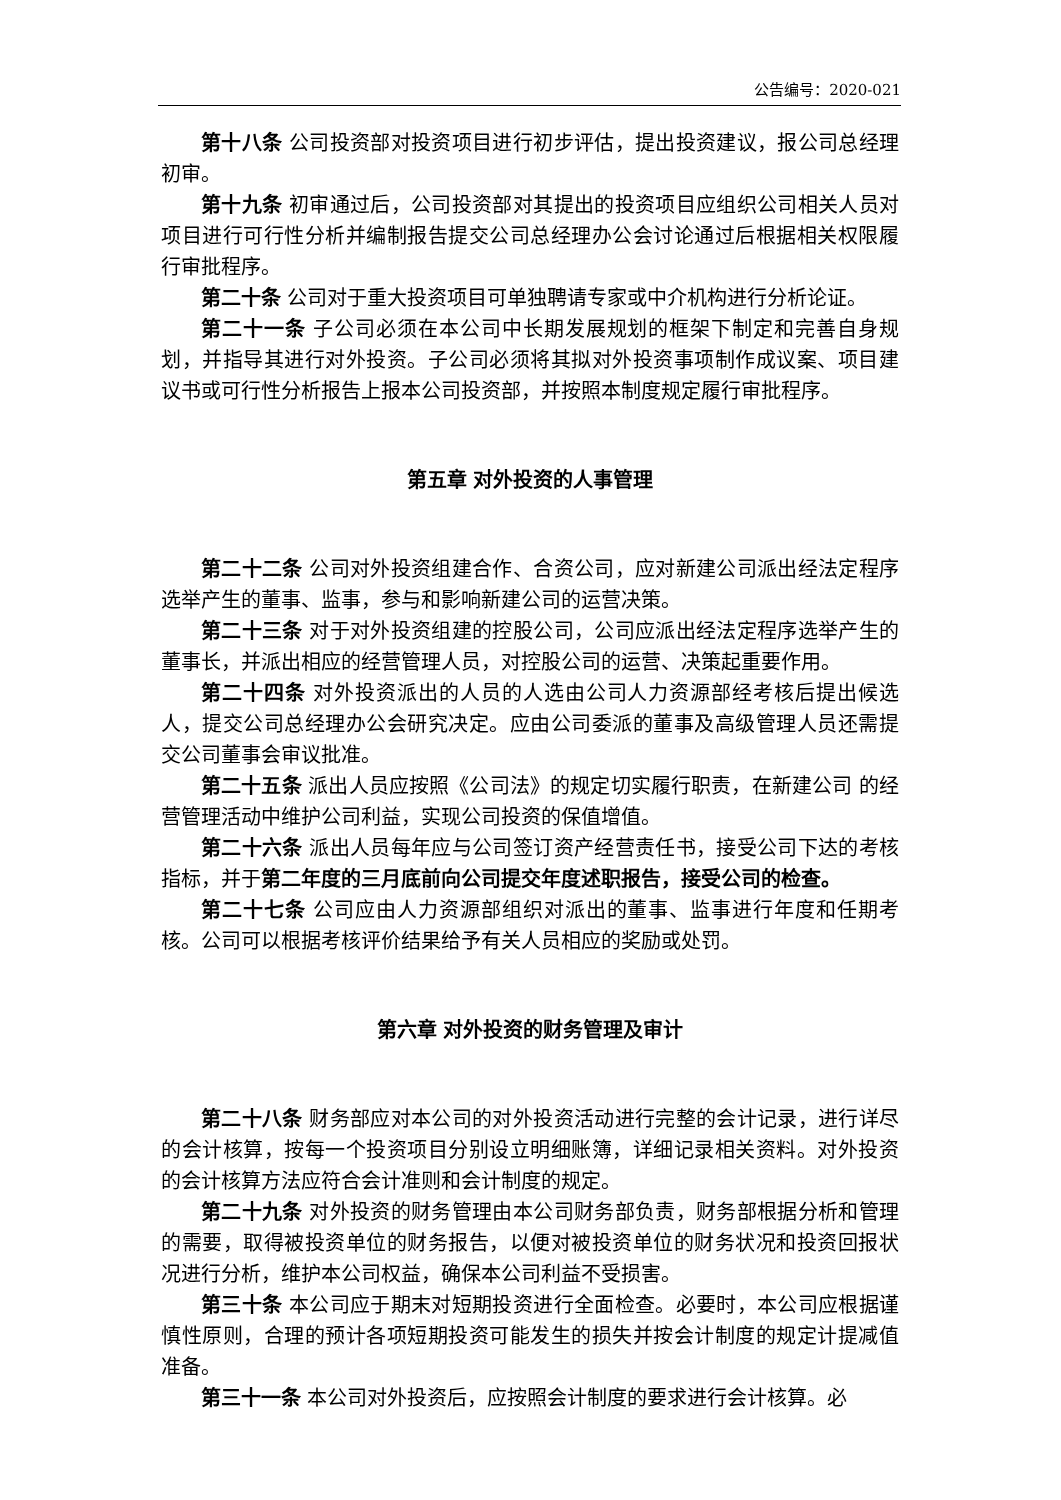公告编号：2020-021
第十八条 公司投资部对投资项目进行初步评估，提出投资建议，报公司总经理初审。
第十九条 初审通过后，公司投资部对其提出的投资项目应组织公司相关人员对项目进行可行性分析并编制报告提交公司总经理办公会讨论通过后根据相关权限履行审批程序。
第二十条 公司对于重大投资项目可单独聘请专家或中介机构进行分析论证。
第二十一条 子公司必须在本公司中长期发展规划的框架下制定和完善自身规划，并指导其进行对外投资。子公司必须将其拟对外投资事项制作成议案、项目建议书或可行性分析报告上报本公司投资部，并按照本制度规定履行审批程序。
第五章 对外投资的人事管理
第二十二条 公司对外投资组建合作、合资公司，应对新建公司派出经法定程序选举产生的董事、监事，参与和影响新建公司的运营决策。
第二十三条 对于对外投资组建的控股公司，公司应派出经法定程序选举产生的董事长，并派出相应的经营管理人员，对控股公司的运营、决策起重要作用。
第二十四条 对外投资派出的人员的人选由公司人力资源部经考核后提出候选人，提交公司总经理办公会研究决定。应由公司委派的董事及高级管理人员还需提交公司董事会审议批准。
第二十五条 派出人员应按照《公司法》的规定切实履行职责，在新建公司 的经营管理活动中维护公司利益，实现公司投资的保值增值。
第二十六条 派出人员每年应与公司签订资产经营责任书，接受公司下达的考核指标，并于第二年度的三月底前向公司提交年度述职报告，接受公司的检查。
第二十七条 公司应由人力资源部组织对派出的董事、监事进行年度和任期考核。公司可以根据考核评价结果给予有关人员相应的奖励或处罚。
第六章 对外投资的财务管理及审计
第二十八条 财务部应对本公司的对外投资活动进行完整的会计记录，进行详尽的会计核算，按每一个投资项目分别设立明细账簿，详细记录相关资料。对外投资的会计核算方法应符合会计准则和会计制度的规定。
第二十九条 对外投资的财务管理由本公司财务部负责，财务部根据分析和管理的需要，取得被投资单位的财务报告，以便对被投资单位的财务状况和投资回报状况进行分析，维护本公司权益，确保本公司利益不受损害。
第三十条 本公司应于期末对短期投资进行全面检查。必要时，本公司应根据谨慎性原则，合理的预计各项短期投资可能发生的损失并按会计制度的规定计提减值准备。
第三十一条 本公司对外投资后，应按照会计制度的要求进行会计核算。必